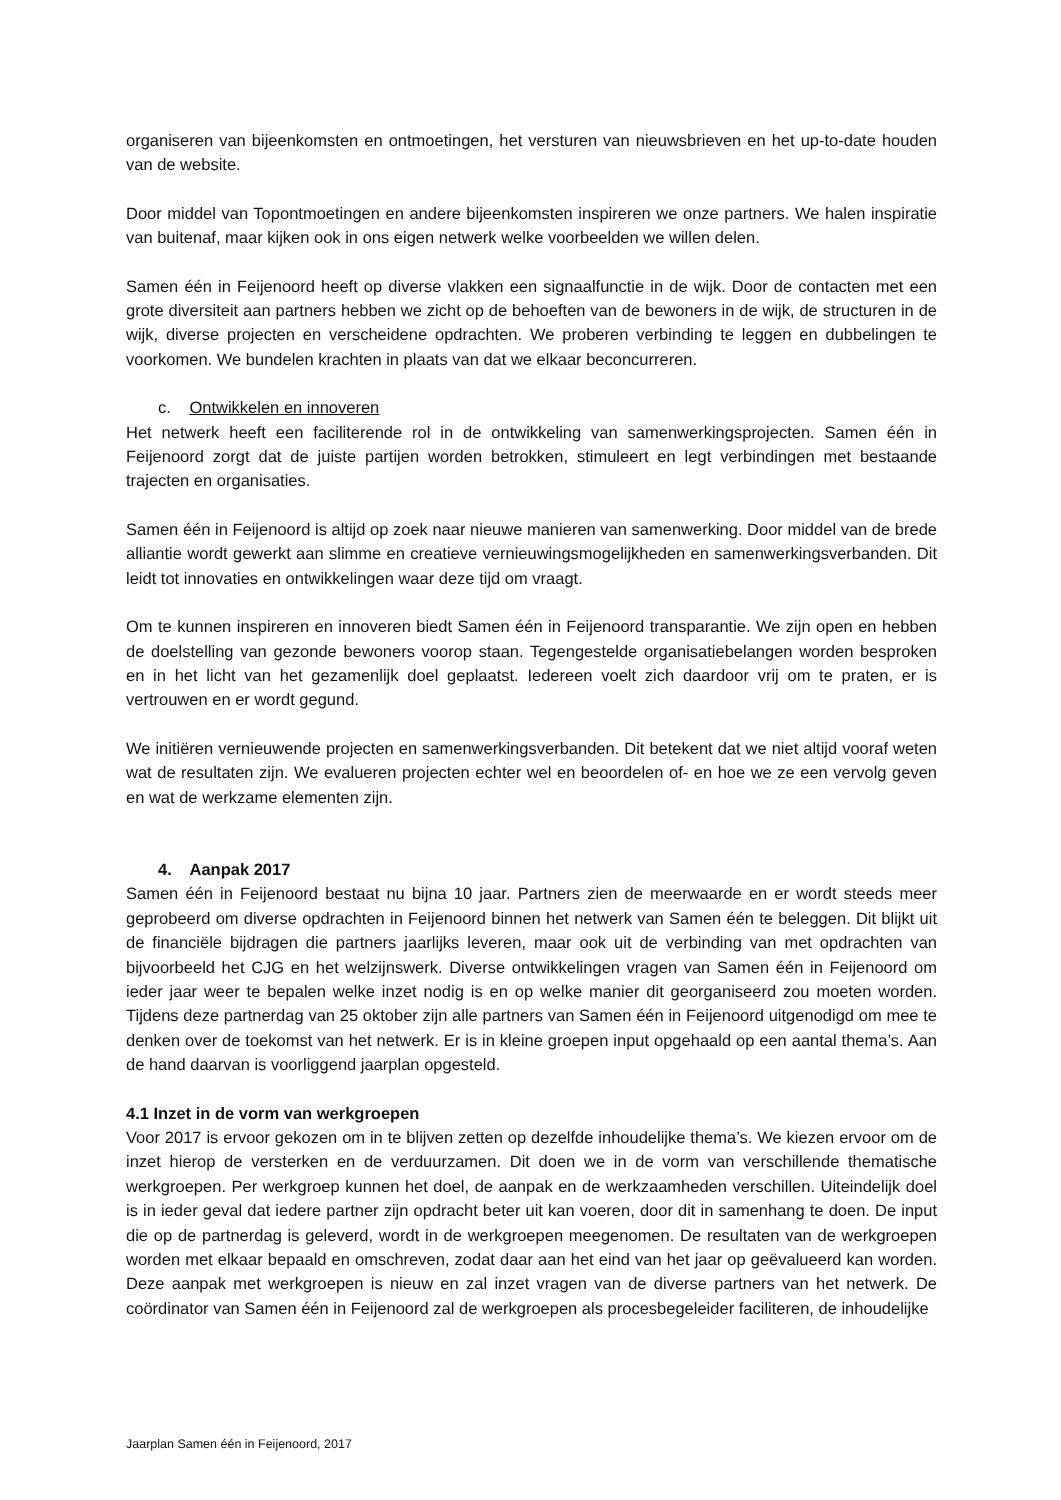organiseren van bijeenkomsten en ontmoetingen, het versturen van nieuwsbrieven en het up-to-date houden van de website.
Door middel van Topontmoetingen en andere bijeenkomsten inspireren we onze partners. We halen inspiratie van buitenaf, maar kijken ook in ons eigen netwerk welke voorbeelden we willen delen.
Samen één in Feijenoord heeft op diverse vlakken een signaalfunctie in de wijk. Door de contacten met een grote diversiteit aan partners hebben we zicht op de behoeften van de bewoners in de wijk, de structuren in de wijk, diverse projecten en verscheidene opdrachten. We proberen verbinding te leggen en dubbelingen te voorkomen. We bundelen krachten in plaats van dat we elkaar beconcurreren.
c. Ontwikkelen en innoveren
Het netwerk heeft een faciliterende rol in de ontwikkeling van samenwerkingsprojecten. Samen één in Feijenoord zorgt dat de juiste partijen worden betrokken, stimuleert en legt verbindingen met bestaande trajecten en organisaties.
Samen één in Feijenoord is altijd op zoek naar nieuwe manieren van samenwerking. Door middel van de brede alliantie wordt gewerkt aan slimme en creatieve vernieuwingsmogelijkheden en samenwerkingsverbanden. Dit leidt tot innovaties en ontwikkelingen waar deze tijd om vraagt.
Om te kunnen inspireren en innoveren biedt Samen één in Feijenoord transparantie. We zijn open en hebben de doelstelling van gezonde bewoners voorop staan. Tegengestelde organisatiebelangen worden besproken en in het licht van het gezamenlijk doel geplaatst. Iedereen voelt zich daardoor vrij om te praten, er is vertrouwen en er wordt gegund.
We initiëren vernieuwende projecten en samenwerkingsverbanden. Dit betekent dat we niet altijd vooraf weten wat de resultaten zijn. We evalueren projecten echter wel en beoordelen of- en hoe we ze een vervolg geven en wat de werkzame elementen zijn.
4. Aanpak 2017
Samen één in Feijenoord bestaat nu bijna 10 jaar. Partners zien de meerwaarde en er wordt steeds meer geprobeerd om diverse opdrachten in Feijenoord binnen het netwerk van Samen één te beleggen. Dit blijkt uit de financiële bijdragen die partners jaarlijks leveren, maar ook uit de verbinding van met opdrachten van bijvoorbeeld het CJG en het welzijnswerk. Diverse ontwikkelingen vragen van Samen één in Feijenoord om ieder jaar weer te bepalen welke inzet nodig is en op welke manier dit georganiseerd zou moeten worden. Tijdens deze partnerdag van 25 oktober zijn alle partners van Samen één in Feijenoord uitgenodigd om mee te denken over de toekomst van het netwerk. Er is in kleine groepen input opgehaald op een aantal thema’s. Aan de hand daarvan is voorliggend jaarplan opgesteld.
4.1 Inzet in de vorm van werkgroepen
Voor 2017 is ervoor gekozen om in te blijven zetten op dezelfde inhoudelijke thema’s. We kiezen ervoor om de inzet hierop de versterken en de verduurzamen. Dit doen we in de vorm van verschillende thematische werkgroepen. Per werkgroep kunnen het doel, de aanpak en de werkzaamheden verschillen. Uiteindelijk doel is in ieder geval dat iedere partner zijn opdracht beter uit kan voeren, door dit in samenhang te doen. De input die op de partnerdag is geleverd, wordt in de werkgroepen meegenomen. De resultaten van de werkgroepen worden met elkaar bepaald en omschreven, zodat daar aan het eind van het jaar op geëvalueerd kan worden. Deze aanpak met werkgroepen is nieuw en zal inzet vragen van de diverse partners van het netwerk. De coördinator van Samen één in Feijenoord zal de werkgroepen als procesbegeleider faciliteren, de inhoudelijke
Jaarplan Samen één in Feijenoord, 2017